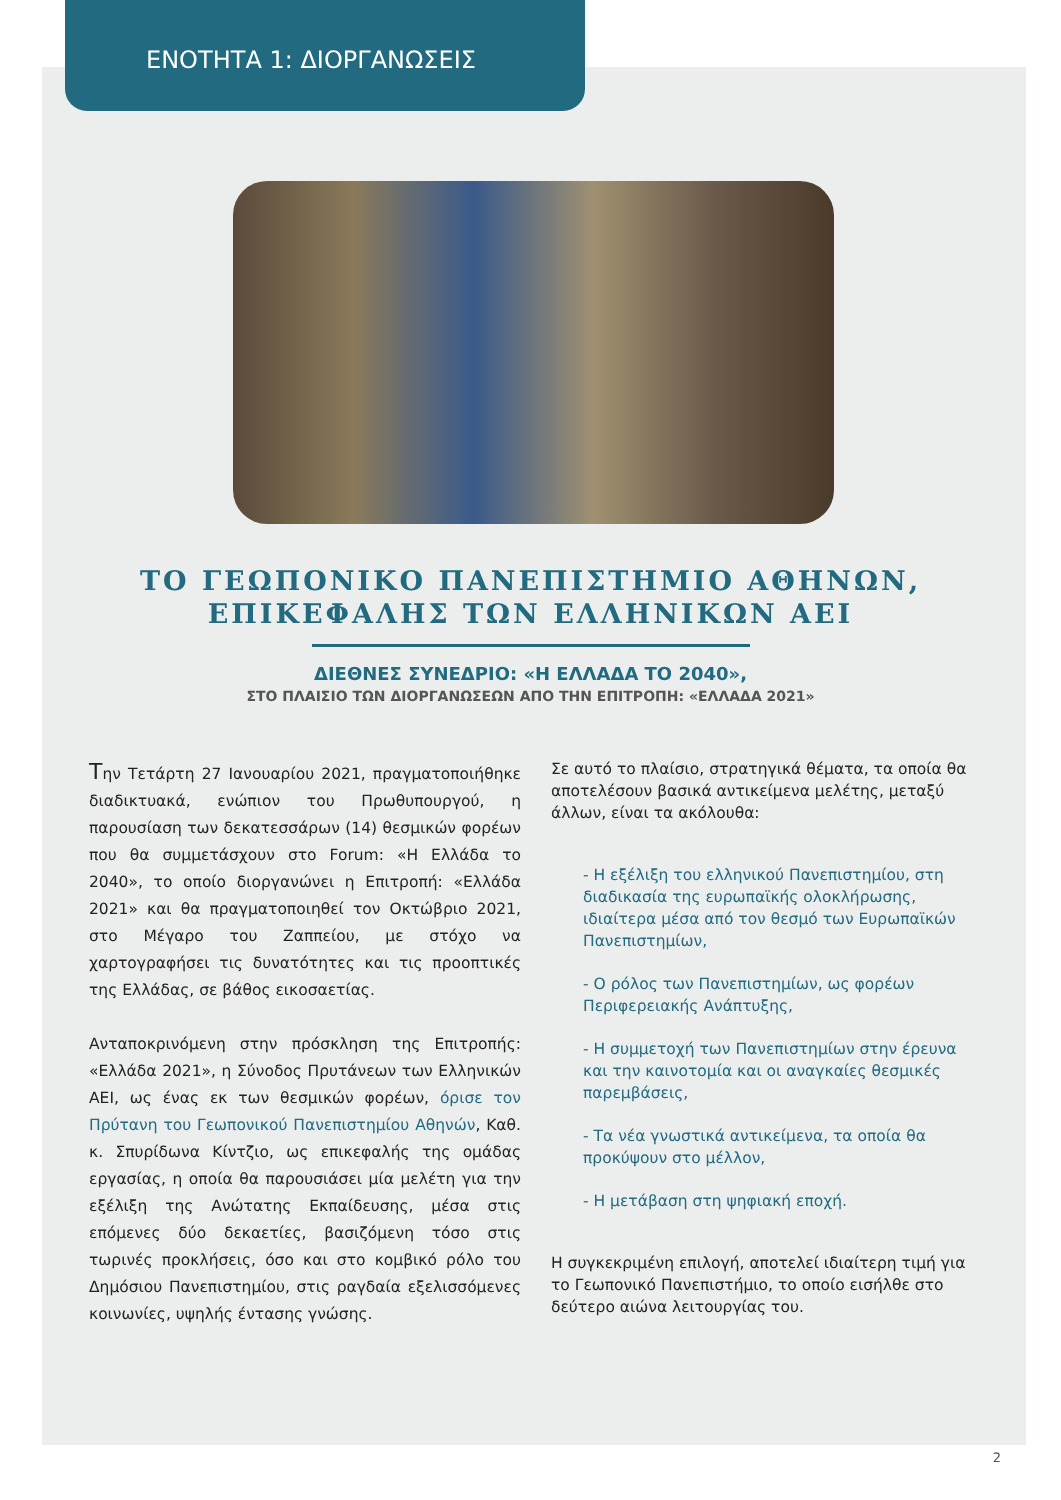ΕΝΟΤΗΤΑ 1: ΔΙΟΡΓΑΝΩΣΕΙΣ
ΤΟ ΓΕΩΠΟΝΙΚΟ ΠΑΝΕΠΙΣΤΗΜΙΟ ΑΘΗΝΩΝ,
ΕΠΙΚΕΦΑΛΗΣ ΤΩΝ ΕΛΛΗΝΙΚΩΝ ΑΕΙ
ΔΙΕΘΝΕΣ ΣΥΝΕΔΡΙΟ: «Η ΕΛΛΑΔΑ ΤΟ 2040»,
ΣΤΟ ΠΛΑΙΣΙΟ ΤΩΝ ΔΙΟΡΓΑΝΩΣΕΩΝ ΑΠΟ ΤΗΝ ΕΠΙΤΡΟΠΗ: «ΕΛΛΑΔΑ 2021»
Την Τετάρτη 27 Ιανουαρίου 2021, πραγματοποιήθηκε διαδικτυακά, ενώπιον του Πρωθυπουργού, η παρουσίαση των δεκατεσσάρων (14) θεσμικών φορέων που θα συμμετάσχουν στο Forum: «Η Ελλάδα το 2040», το οποίο διοργανώνει η Επιτροπή: «Ελλάδα 2021» και θα πραγματοποιηθεί τον Οκτώβριο 2021, στο Μέγαρο του Ζαππείου, με στόχο να χαρτογραφήσει τις δυνατότητες και τις προοπτικές της Ελλάδας, σε βάθος εικοσαετίας.
Ανταποκρινόμενη στην πρόσκληση της Επιτροπής: «Ελλάδα 2021», η Σύνοδος Πρυτάνεων των Ελληνικών ΑΕΙ, ως ένας εκ των θεσμικών φορέων, όρισε τον Πρύτανη του Γεωπονικού Πανεπιστημίου Αθηνών, Καθ. κ. Σπυρίδωνα Κίντζιο, ως επικεφαλής της ομάδας εργασίας, η οποία θα παρουσιάσει μία μελέτη για την εξέλιξη της Ανώτατης Εκπαίδευσης, μέσα στις επόμενες δύο δεκαετίες, βασιζόμενη τόσο στις τωρινές προκλήσεις, όσο και στο κομβικό ρόλο του Δημόσιου Πανεπιστημίου, στις ραγδαία εξελισσόμενες κοινωνίες, υψηλής έντασης γνώσης.
Σε αυτό το πλαίσιο, στρατηγικά θέματα, τα οποία θα αποτελέσουν βασικά αντικείμενα μελέτης, μεταξύ άλλων, είναι τα ακόλουθα:
- Η εξέλιξη του ελληνικού Πανεπιστημίου, στη διαδικασία της ευρωπαϊκής ολοκλήρωσης, ιδιαίτερα μέσα από τον θεσμό των Ευρωπαϊκών Πανεπιστημίων,
- Ο ρόλος των Πανεπιστημίων, ως φορέων Περιφερειακής Ανάπτυξης,
- Η συμμετοχή των Πανεπιστημίων στην έρευνα και την καινοτομία και οι αναγκαίες θεσμικές παρεμβάσεις,
- Τα νέα γνωστικά αντικείμενα, τα οποία θα προκύψουν στο μέλλον,
- Η μετάβαση στη ψηφιακή εποχή.
Η συγκεκριμένη επιλογή, αποτελεί ιδιαίτερη τιμή για το Γεωπονικό Πανεπιστήμιο, το οποίο εισήλθε στο δεύτερο αιώνα λειτουργίας του.
2